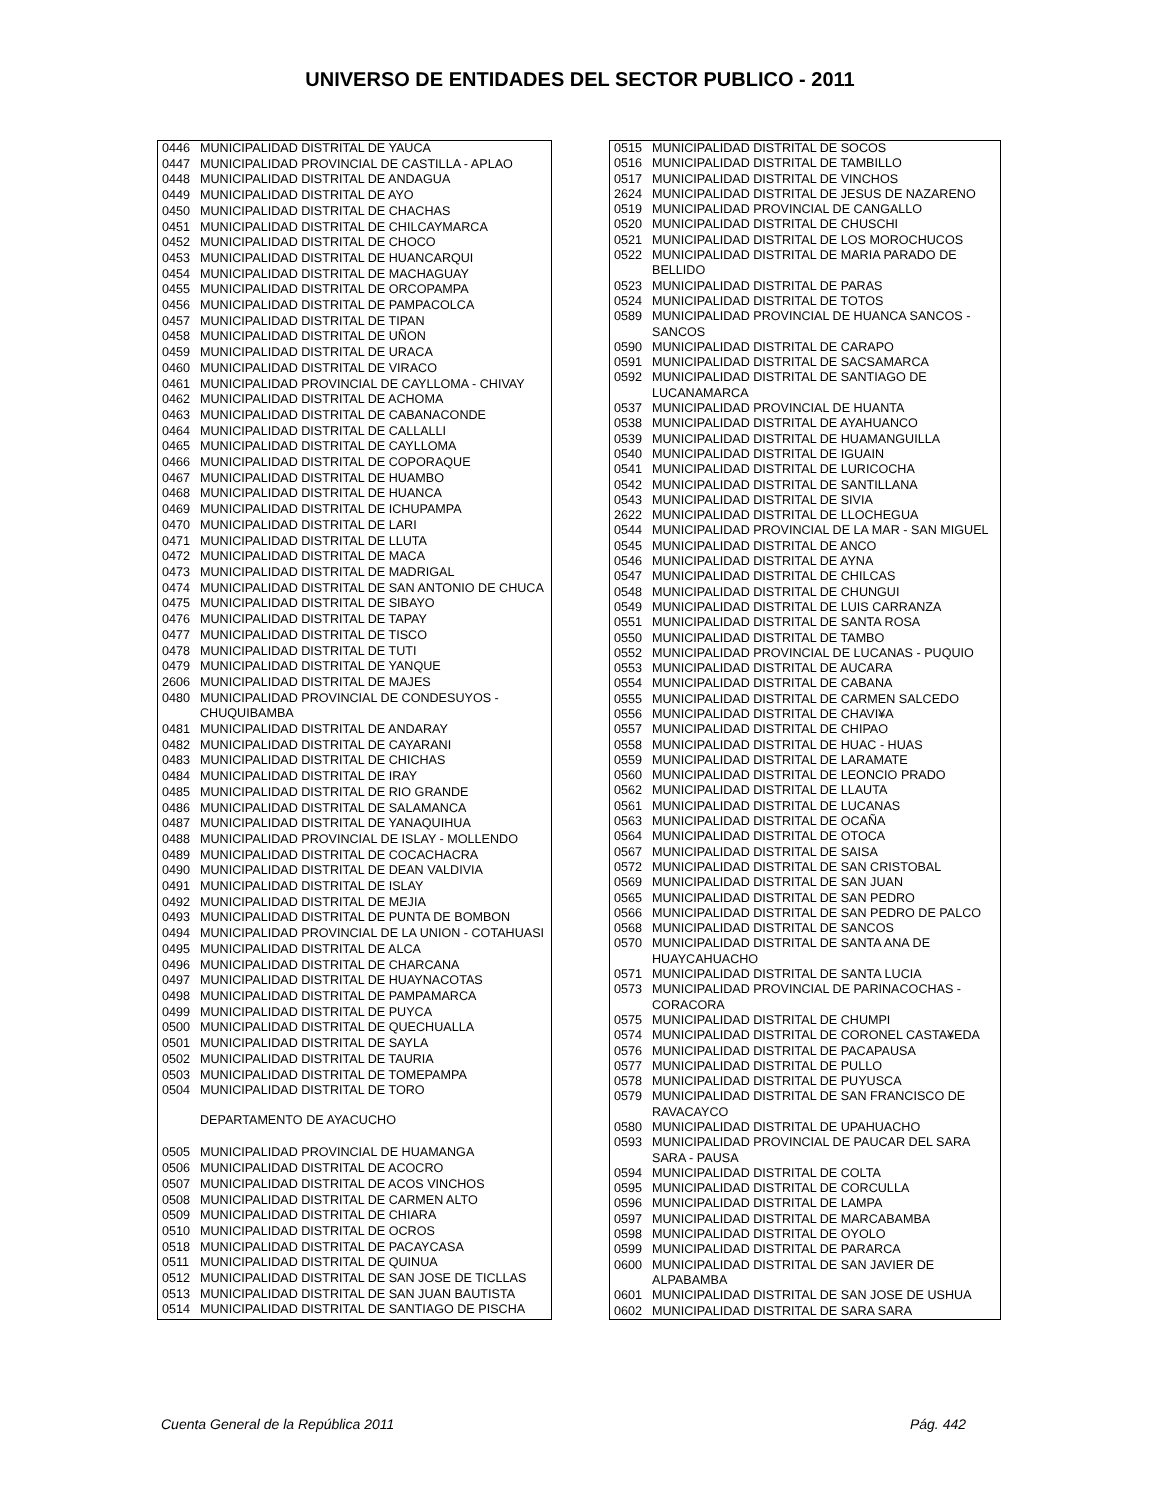UNIVERSO DE ENTIDADES DEL SECTOR PUBLICO - 2011
| 0446 | MUNICIPALIDAD DISTRITAL DE YAUCA |
| 0447 | MUNICIPALIDAD PROVINCIAL DE CASTILLA - APLAO |
| 0448 | MUNICIPALIDAD DISTRITAL DE ANDAGUA |
| 0449 | MUNICIPALIDAD DISTRITAL DE AYO |
| 0450 | MUNICIPALIDAD DISTRITAL DE CHACHAS |
| 0451 | MUNICIPALIDAD DISTRITAL DE CHILCAYMARCA |
| 0452 | MUNICIPALIDAD DISTRITAL DE CHOCO |
| 0453 | MUNICIPALIDAD DISTRITAL DE HUANCARQUI |
| 0454 | MUNICIPALIDAD DISTRITAL DE MACHAGUAY |
| 0455 | MUNICIPALIDAD DISTRITAL DE ORCOPAMPA |
| 0456 | MUNICIPALIDAD DISTRITAL DE PAMPACOLCA |
| 0457 | MUNICIPALIDAD DISTRITAL DE TIPAN |
| 0458 | MUNICIPALIDAD DISTRITAL DE UÑON |
| 0459 | MUNICIPALIDAD DISTRITAL DE URACA |
| 0460 | MUNICIPALIDAD DISTRITAL DE VIRACO |
| 0461 | MUNICIPALIDAD PROVINCIAL DE CAYLLOMA - CHIVAY |
| 0462 | MUNICIPALIDAD DISTRITAL DE ACHOMA |
| 0463 | MUNICIPALIDAD DISTRITAL DE CABANACONDE |
| 0464 | MUNICIPALIDAD DISTRITAL DE CALLALLI |
| 0465 | MUNICIPALIDAD DISTRITAL DE CAYLLOMA |
| 0466 | MUNICIPALIDAD DISTRITAL DE COPORAQUE |
| 0467 | MUNICIPALIDAD DISTRITAL DE HUAMBO |
| 0468 | MUNICIPALIDAD DISTRITAL DE HUANCA |
| 0469 | MUNICIPALIDAD DISTRITAL DE ICHUPAMPA |
| 0470 | MUNICIPALIDAD DISTRITAL DE LARI |
| 0471 | MUNICIPALIDAD DISTRITAL DE LLUTA |
| 0472 | MUNICIPALIDAD DISTRITAL DE MACA |
| 0473 | MUNICIPALIDAD DISTRITAL DE MADRIGAL |
| 0474 | MUNICIPALIDAD DISTRITAL DE SAN ANTONIO DE CHUCA |
| 0475 | MUNICIPALIDAD DISTRITAL DE SIBAYO |
| 0476 | MUNICIPALIDAD DISTRITAL DE TAPAY |
| 0477 | MUNICIPALIDAD DISTRITAL DE TISCO |
| 0478 | MUNICIPALIDAD DISTRITAL DE TUTI |
| 0479 | MUNICIPALIDAD DISTRITAL DE YANQUE |
| 2606 | MUNICIPALIDAD DISTRITAL DE MAJES |
| 0480 | MUNICIPALIDAD PROVINCIAL DE CONDESUYOS - CHUQUIBAMBA |
| 0481 | MUNICIPALIDAD DISTRITAL DE ANDARAY |
| 0482 | MUNICIPALIDAD DISTRITAL DE CAYARANI |
| 0483 | MUNICIPALIDAD DISTRITAL DE CHICHAS |
| 0484 | MUNICIPALIDAD DISTRITAL DE IRAY |
| 0485 | MUNICIPALIDAD DISTRITAL DE RIO GRANDE |
| 0486 | MUNICIPALIDAD DISTRITAL DE SALAMANCA |
| 0487 | MUNICIPALIDAD DISTRITAL DE YANAQUIHUA |
| 0488 | MUNICIPALIDAD PROVINCIAL DE ISLAY - MOLLENDO |
| 0489 | MUNICIPALIDAD DISTRITAL DE COCACHACRA |
| 0490 | MUNICIPALIDAD DISTRITAL DE DEAN VALDIVIA |
| 0491 | MUNICIPALIDAD DISTRITAL DE ISLAY |
| 0492 | MUNICIPALIDAD DISTRITAL DE MEJIA |
| 0493 | MUNICIPALIDAD DISTRITAL DE PUNTA DE BOMBON |
| 0494 | MUNICIPALIDAD PROVINCIAL DE LA UNION - COTAHUASI |
| 0495 | MUNICIPALIDAD DISTRITAL DE ALCA |
| 0496 | MUNICIPALIDAD DISTRITAL DE CHARCANA |
| 0497 | MUNICIPALIDAD DISTRITAL DE HUAYNACOTAS |
| 0498 | MUNICIPALIDAD DISTRITAL DE PAMPAMARCA |
| 0499 | MUNICIPALIDAD DISTRITAL DE PUYCA |
| 0500 | MUNICIPALIDAD DISTRITAL DE QUECHUALLA |
| 0501 | MUNICIPALIDAD DISTRITAL DE SAYLA |
| 0502 | MUNICIPALIDAD DISTRITAL DE TAURIA |
| 0503 | MUNICIPALIDAD DISTRITAL DE TOMEPAMPA |
| 0504 | MUNICIPALIDAD DISTRITAL DE TORO |
| | DEPARTAMENTO DE AYACUCHO |
| 0505 | MUNICIPALIDAD PROVINCIAL DE HUAMANGA |
| 0506 | MUNICIPALIDAD DISTRITAL DE ACOCRO |
| 0507 | MUNICIPALIDAD DISTRITAL DE ACOS VINCHOS |
| 0508 | MUNICIPALIDAD DISTRITAL DE CARMEN ALTO |
| 0509 | MUNICIPALIDAD DISTRITAL DE CHIARA |
| 0510 | MUNICIPALIDAD DISTRITAL DE OCROS |
| 0518 | MUNICIPALIDAD DISTRITAL DE PACAYCASA |
| 0511 | MUNICIPALIDAD DISTRITAL DE QUINUA |
| 0512 | MUNICIPALIDAD DISTRITAL DE SAN JOSE DE TICLLAS |
| 0513 | MUNICIPALIDAD DISTRITAL DE SAN JUAN BAUTISTA |
| 0514 | MUNICIPALIDAD DISTRITAL DE SANTIAGO DE PISCHA |
| 0515 | MUNICIPALIDAD DISTRITAL DE SOCOS |
| 0516 | MUNICIPALIDAD DISTRITAL DE TAMBILLO |
| 0517 | MUNICIPALIDAD DISTRITAL DE VINCHOS |
| 2624 | MUNICIPALIDAD DISTRITAL DE JESUS DE NAZARENO |
| 0519 | MUNICIPALIDAD PROVINCIAL DE CANGALLO |
| 0520 | MUNICIPALIDAD DISTRITAL DE CHUSCHI |
| 0521 | MUNICIPALIDAD DISTRITAL DE LOS MOROCHUCOS |
| 0522 | MUNICIPALIDAD DISTRITAL DE MARIA PARADO DE BELLIDO |
| 0523 | MUNICIPALIDAD DISTRITAL DE PARAS |
| 0524 | MUNICIPALIDAD DISTRITAL DE TOTOS |
| 0589 | MUNICIPALIDAD PROVINCIAL DE HUANCA SANCOS - SANCOS |
| 0590 | MUNICIPALIDAD DISTRITAL DE CARAPO |
| 0591 | MUNICIPALIDAD DISTRITAL DE SACSAMARCA |
| 0592 | MUNICIPALIDAD DISTRITAL DE SANTIAGO DE LUCANAMARCA |
| 0537 | MUNICIPALIDAD PROVINCIAL DE HUANTA |
| 0538 | MUNICIPALIDAD DISTRITAL DE AYAHUANCO |
| 0539 | MUNICIPALIDAD DISTRITAL DE HUAMANGUILLA |
| 0540 | MUNICIPALIDAD DISTRITAL DE IGUAIN |
| 0541 | MUNICIPALIDAD DISTRITAL DE LURICOCHA |
| 0542 | MUNICIPALIDAD DISTRITAL DE SANTILLANA |
| 0543 | MUNICIPALIDAD DISTRITAL DE SIVIA |
| 2622 | MUNICIPALIDAD DISTRITAL DE LLOCHEGUA |
| 0544 | MUNICIPALIDAD PROVINCIAL DE LA MAR - SAN MIGUEL |
| 0545 | MUNICIPALIDAD DISTRITAL DE ANCO |
| 0546 | MUNICIPALIDAD DISTRITAL DE AYNA |
| 0547 | MUNICIPALIDAD DISTRITAL DE CHILCAS |
| 0548 | MUNICIPALIDAD DISTRITAL DE CHUNGUI |
| 0549 | MUNICIPALIDAD DISTRITAL DE LUIS CARRANZA |
| 0551 | MUNICIPALIDAD DISTRITAL DE SANTA ROSA |
| 0550 | MUNICIPALIDAD DISTRITAL DE TAMBO |
| 0552 | MUNICIPALIDAD PROVINCIAL DE LUCANAS - PUQUIO |
| 0553 | MUNICIPALIDAD DISTRITAL DE AUCARA |
| 0554 | MUNICIPALIDAD DISTRITAL DE CABANA |
| 0555 | MUNICIPALIDAD DISTRITAL DE CARMEN SALCEDO |
| 0556 | MUNICIPALIDAD DISTRITAL DE CHAVI¥A |
| 0557 | MUNICIPALIDAD DISTRITAL DE CHIPAO |
| 0558 | MUNICIPALIDAD DISTRITAL DE HUAC - HUAS |
| 0559 | MUNICIPALIDAD DISTRITAL DE LARAMATE |
| 0560 | MUNICIPALIDAD DISTRITAL DE LEONCIO PRADO |
| 0562 | MUNICIPALIDAD DISTRITAL DE LLAUTA |
| 0561 | MUNICIPALIDAD DISTRITAL DE LUCANAS |
| 0563 | MUNICIPALIDAD DISTRITAL DE OCAÑA |
| 0564 | MUNICIPALIDAD DISTRITAL DE OTOCA |
| 0567 | MUNICIPALIDAD DISTRITAL DE SAISA |
| 0572 | MUNICIPALIDAD DISTRITAL DE SAN CRISTOBAL |
| 0569 | MUNICIPALIDAD DISTRITAL DE SAN JUAN |
| 0565 | MUNICIPALIDAD DISTRITAL DE SAN PEDRO |
| 0566 | MUNICIPALIDAD DISTRITAL DE SAN PEDRO DE PALCO |
| 0568 | MUNICIPALIDAD DISTRITAL DE SANCOS |
| 0570 | MUNICIPALIDAD DISTRITAL DE SANTA ANA DE HUAYCAHUACHO |
| 0571 | MUNICIPALIDAD DISTRITAL DE SANTA LUCIA |
| 0573 | MUNICIPALIDAD PROVINCIAL DE PARINACOCHAS - CORACORA |
| 0575 | MUNICIPALIDAD DISTRITAL DE CHUMPI |
| 0574 | MUNICIPALIDAD DISTRITAL DE CORONEL CASTA¥EDA |
| 0576 | MUNICIPALIDAD DISTRITAL DE PACAPAUSA |
| 0577 | MUNICIPALIDAD DISTRITAL DE PULLO |
| 0578 | MUNICIPALIDAD DISTRITAL DE PUYUSCA |
| 0579 | MUNICIPALIDAD DISTRITAL DE SAN FRANCISCO DE RAVACAYCO |
| 0580 | MUNICIPALIDAD DISTRITAL DE UPAHUACHO |
| 0593 | MUNICIPALIDAD PROVINCIAL DE PAUCAR DEL SARA SARA - PAUSA |
| 0594 | MUNICIPALIDAD DISTRITAL DE COLTA |
| 0595 | MUNICIPALIDAD DISTRITAL DE CORCULLA |
| 0596 | MUNICIPALIDAD DISTRITAL DE LAMPA |
| 0597 | MUNICIPALIDAD DISTRITAL DE MARCABAMBA |
| 0598 | MUNICIPALIDAD DISTRITAL DE OYOLO |
| 0599 | MUNICIPALIDAD DISTRITAL DE PARARCA |
| 0600 | MUNICIPALIDAD DISTRITAL DE SAN JAVIER DE ALPABAMBA |
| 0601 | MUNICIPALIDAD DISTRITAL DE SAN JOSE DE USHUA |
| 0602 | MUNICIPALIDAD DISTRITAL DE SARA SARA |
Cuenta General de la República 2011 Pág. 442